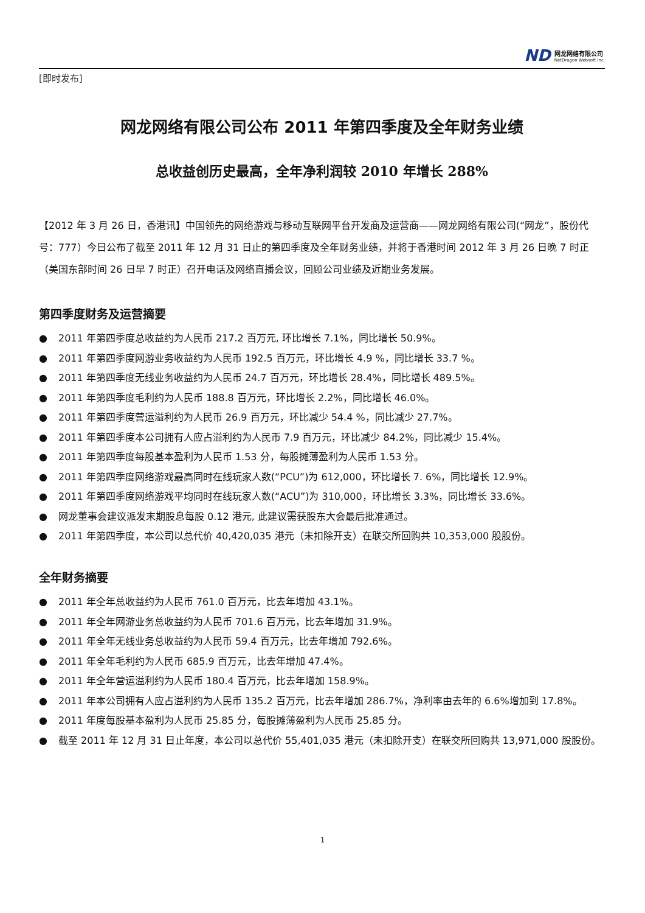ND
网龙网络有限公司
NetDragon Websoft Inc.
[即时发布]
网龙网络有限公司公布 2011 年第四季度及全年财务业绩
总收益创历史最高，全年净利润较 2010 年增长 288%
【2012 年 3 月 26 日，香港讯】中国领先的网络游戏与移动互联网平台开发商及运营商——网龙网络有限公司(“网龙”，股份代号：777）今日公布了截至 2011 年 12 月 31 日止的第四季度及全年财务业绩，并将于香港时间 2012 年 3 月 26 日晚 7 时正（美国东部时间 26 日早 7 时正）召开电话及网络直播会议，回顾公司业绩及近期业务发展。
第四季度财务及运营摘要
● 2011 年第四季度总收益约为人民币 217.2 百万元, 环比增长 7.1%，同比增长 50.9%。
● 2011 年第四季度网游业务收益约为人民币 192.5 百万元，环比增长 4.9 %，同比增长 33.7 %。
● 2011 年第四季度无线业务收益约为人民币 24.7 百万元，环比增长 28.4%，同比增长 489.5%。
● 2011 年第四季度毛利约为人民币 188.8 百万元，环比增长 2.2%，同比增长 46.0%。
● 2011 年第四季度营运溢利约为人民币 26.9 百万元，环比减少 54.4 %，同比减少 27.7%。
● 2011 年第四季度本公司拥有人应占溢利约为人民币 7.9 百万元，环比减少 84.2%，同比减少 15.4%。
● 2011 年第四季度每股基本盈利为人民币 1.53 分，每股摊薄盈利为人民币 1.53 分。
● 2011 年第四季度网络游戏最高同时在线玩家人数(“PCU”)为 612,000，环比增长 7. 6%，同比增长 12.9%。
● 2011 年第四季度网络游戏平均同时在线玩家人数(“ACU”)为 310,000，环比增长 3.3%，同比增长 33.6%。
● 网龙董事会建议派发末期股息每股 0.12 港元, 此建议需获股东大会最后批准通过。
● 2011 年第四季度，本公司以总代价 40,420,035 港元（未扣除开支）在联交所回购共 10,353,000 股股份。
全年财务摘要
● 2011 年全年总收益约为人民币 761.0 百万元，比去年增加 43.1%。
● 2011 年全年网游业务总收益约为人民币 701.6 百万元，比去年增加 31.9%。
● 2011 年全年无线业务总收益约为人民币 59.4 百万元，比去年增加 792.6%。
● 2011 年全年毛利约为人民币 685.9 百万元，比去年增加 47.4%。
● 2011 年全年营运溢利约为人民币 180.4 百万元，比去年增加 158.9%。
● 2011 年本公司拥有人应占溢利约为人民币 135.2 百万元，比去年增加 286.7%，净利率由去年的 6.6%增加到 17.8%。
● 2011 年度每股基本盈利为人民币 25.85 分，每股摊薄盈利为人民币 25.85 分。
● 截至 2011 年 12 月 31 日止年度，本公司以总代价 55,401,035 港元（未扣除开支）在联交所回购共 13,971,000 股股份。
1